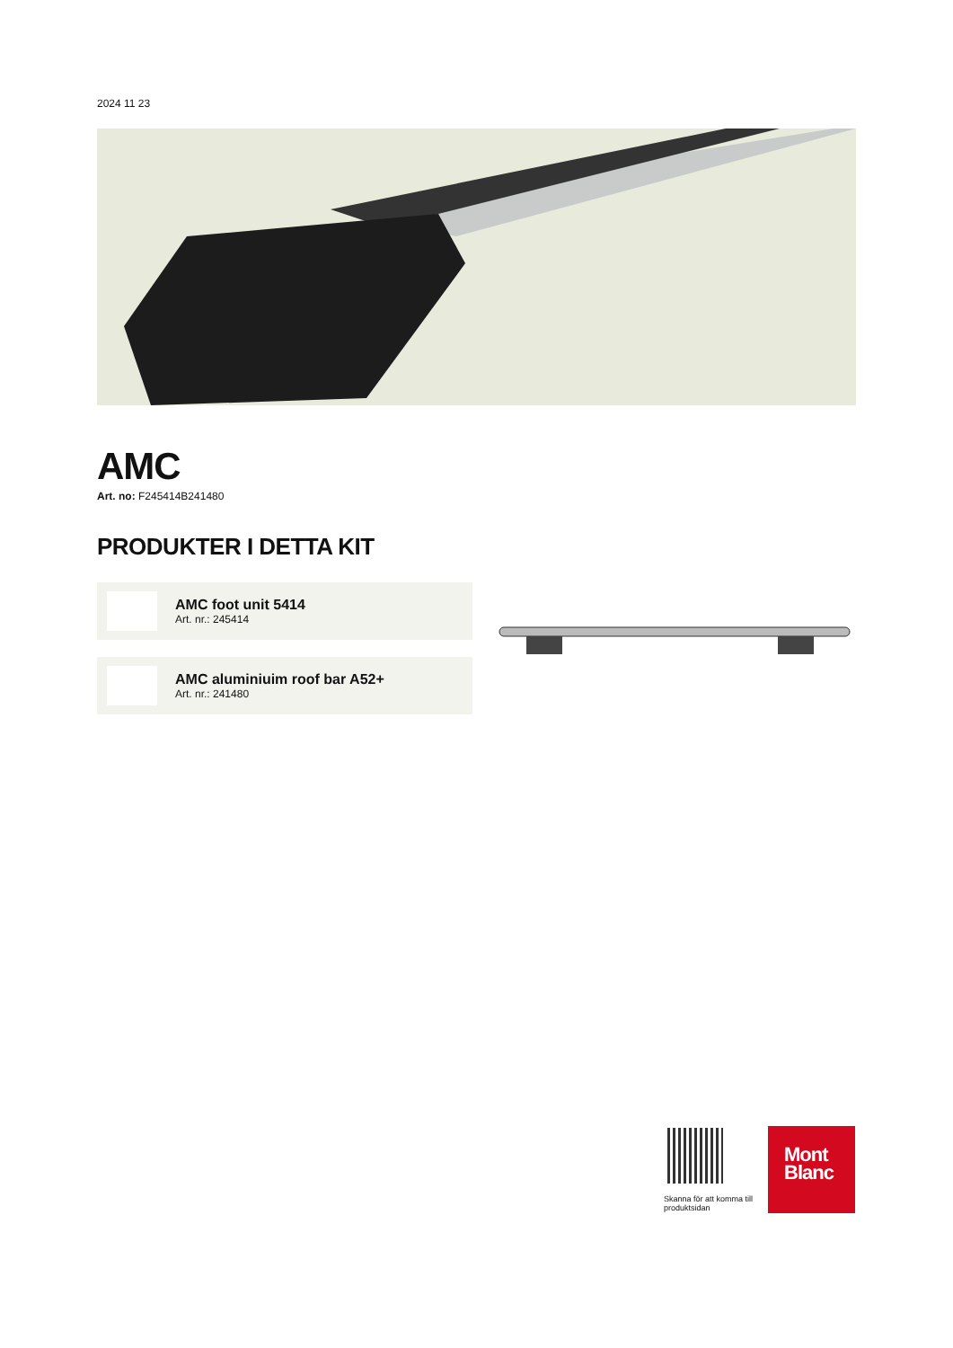2024 11 23
AMC
Art. no: F245414B241480
PRODUKTER I DETTA KIT
AMC foot unit 5414
Art. nr.: 245414
AMC aluminiuim roof bar A52+
Art. nr.: 241480
Skanna för att komma till produktsidan
Mont
Blanc